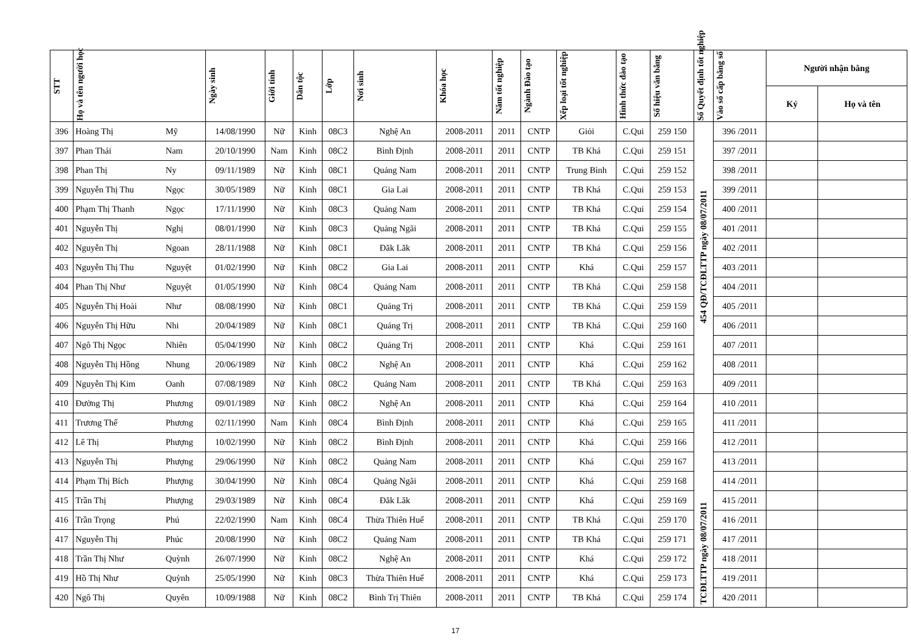| STT | Họ và tên người học | | Ngày sinh | Giới tính | Dân tộc | Lớp | Nơi sinh | Khóa học | Năm tốt nghiệp | Ngành Đào tạo | Xếp loại tốt nghiệp | Hình thức đào tạo | Số hiệu văn bằng | Số Quyết định tốt nghiệp | Vào sổ cấp bằng số | Người nhận bằng | |
| --- | --- | --- | --- | --- | --- | --- | --- | --- | --- | --- | --- | --- | --- | --- | --- | --- | --- |
| | | | | | | | | | | | | | | | | Ký | Họ và tên |
| 396 | Hoàng Thị | Mỹ | 14/08/1990 | Nữ | Kinh | 08C3 | Nghệ An | 2008-2011 | 2011 | CNTP | Giỏi | C.Qui | 259 150 | 454 QĐ/TCĐLTTP ngày 08/07/2011 | 396 /2011 | | |
| 397 | Phan Thái | Nam | 20/10/1990 | Nam | Kinh | 08C2 | Bình Định | 2008-2011 | 2011 | CNTP | TB Khá | C.Qui | 259 151 | | 397 /2011 | | |
| 398 | Phan Thị | Ny | 09/11/1989 | Nữ | Kinh | 08C1 | Quảng Nam | 2008-2011 | 2011 | CNTP | Trung Bình | C.Qui | 259 152 | | 398 /2011 | | |
| 399 | Nguyễn Thị Thu | Ngọc | 30/05/1989 | Nữ | Kinh | 08C1 | Gia Lai | 2008-2011 | 2011 | CNTP | TB Khá | C.Qui | 259 153 | | 399 /2011 | | |
| 400 | Phạm Thị Thanh | Ngọc | 17/11/1990 | Nữ | Kinh | 08C3 | Quảng Nam | 2008-2011 | 2011 | CNTP | TB Khá | C.Qui | 259 154 | | 400 /2011 | | |
| 401 | Nguyễn Thị | Nghị | 08/01/1990 | Nữ | Kinh | 08C3 | Quảng Ngãi | 2008-2011 | 2011 | CNTP | TB Khá | C.Qui | 259 155 | | 401 /2011 | | |
| 402 | Nguyễn Thị | Ngoan | 28/11/1988 | Nữ | Kinh | 08C1 | Đăk Lăk | 2008-2011 | 2011 | CNTP | TB Khá | C.Qui | 259 156 | | 402 /2011 | | |
| 403 | Nguyễn Thị Thu | Nguyệt | 01/02/1990 | Nữ | Kinh | 08C2 | Gia Lai | 2008-2011 | 2011 | CNTP | Khá | C.Qui | 259 157 | | 403 /2011 | | |
| 404 | Phan Thị Như | Nguyệt | 01/05/1990 | Nữ | Kinh | 08C4 | Quảng Nam | 2008-2011 | 2011 | CNTP | TB Khá | C.Qui | 259 158 | | 404 /2011 | | |
| 405 | Nguyễn Thị Hoài | Như | 08/08/1990 | Nữ | Kinh | 08C1 | Quảng Trị | 2008-2011 | 2011 | CNTP | TB Khá | C.Qui | 259 159 | | 405 /2011 | | |
| 406 | Nguyễn Thị Hữu | Nhi | 20/04/1989 | Nữ | Kinh | 08C1 | Quảng Trị | 2008-2011 | 2011 | CNTP | TB Khá | C.Qui | 259 160 | | 406 /2011 | | |
| 407 | Ngô Thị Ngọc | Nhiên | 05/04/1990 | Nữ | Kinh | 08C2 | Quảng Trị | 2008-2011 | 2011 | CNTP | Khá | C.Qui | 259 161 | | 407 /2011 | | |
| 408 | Nguyễn Thị Hồng | Nhung | 20/06/1989 | Nữ | Kinh | 08C2 | Nghệ An | 2008-2011 | 2011 | CNTP | Khá | C.Qui | 259 162 | | 408 /2011 | | |
| 409 | Nguyễn Thị Kim | Oanh | 07/08/1989 | Nữ | Kinh | 08C2 | Quảng Nam | 2008-2011 | 2011 | CNTP | TB Khá | C.Qui | 259 163 | | 409 /2011 | | |
| 410 | Đường Thị | Phương | 09/01/1989 | Nữ | Kinh | 08C2 | Nghệ An | 2008-2011 | 2011 | CNTP | Khá | C.Qui | 259 164 | TCĐLTTP ngày 08/07/2011 | 410 /2011 | | |
| 411 | Trương Thế | Phương | 02/11/1990 | Nam | Kinh | 08C4 | Bình Định | 2008-2011 | 2011 | CNTP | Khá | C.Qui | 259 165 | | 411 /2011 | | |
| 412 | Lê Thị | Phượng | 10/02/1990 | Nữ | Kinh | 08C2 | Bình Định | 2008-2011 | 2011 | CNTP | Khá | C.Qui | 259 166 | | 412 /2011 | | |
| 413 | Nguyễn Thị | Phượng | 29/06/1990 | Nữ | Kinh | 08C2 | Quảng Nam | 2008-2011 | 2011 | CNTP | Khá | C.Qui | 259 167 | | 413 /2011 | | |
| 414 | Phạm Thị Bích | Phượng | 30/04/1990 | Nữ | Kinh | 08C4 | Quảng Ngãi | 2008-2011 | 2011 | CNTP | Khá | C.Qui | 259 168 | | 414 /2011 | | |
| 415 | Trần Thị | Phượng | 29/03/1989 | Nữ | Kinh | 08C4 | Đăk Lăk | 2008-2011 | 2011 | CNTP | Khá | C.Qui | 259 169 | | 415 /2011 | | |
| 416 | Trần Trọng | Phú | 22/02/1990 | Nam | Kinh | 08C4 | Thừa Thiên Huế | 2008-2011 | 2011 | CNTP | TB Khá | C.Qui | 259 170 | | 416 /2011 | | |
| 417 | Nguyễn Thị | Phúc | 20/08/1990 | Nữ | Kinh | 08C2 | Quảng Nam | 2008-2011 | 2011 | CNTP | TB Khá | C.Qui | 259 171 | | 417 /2011 | | |
| 418 | Trần Thị Như | Quỳnh | 26/07/1990 | Nữ | Kinh | 08C2 | Nghệ An | 2008-2011 | 2011 | CNTP | Khá | C.Qui | 259 172 | | 418 /2011 | | |
| 419 | Hồ Thị Như | Quỳnh | 25/05/1990 | Nữ | Kinh | 08C3 | Thừa Thiên Huế | 2008-2011 | 2011 | CNTP | Khá | C.Qui | 259 173 | | 419 /2011 | | |
| 420 | Ngô Thị | Quyên | 10/09/1988 | Nữ | Kinh | 08C2 | Bình Trị Thiên | 2008-2011 | 2011 | CNTP | TB Khá | C.Qui | 259 174 | | 420 /2011 | | |
17